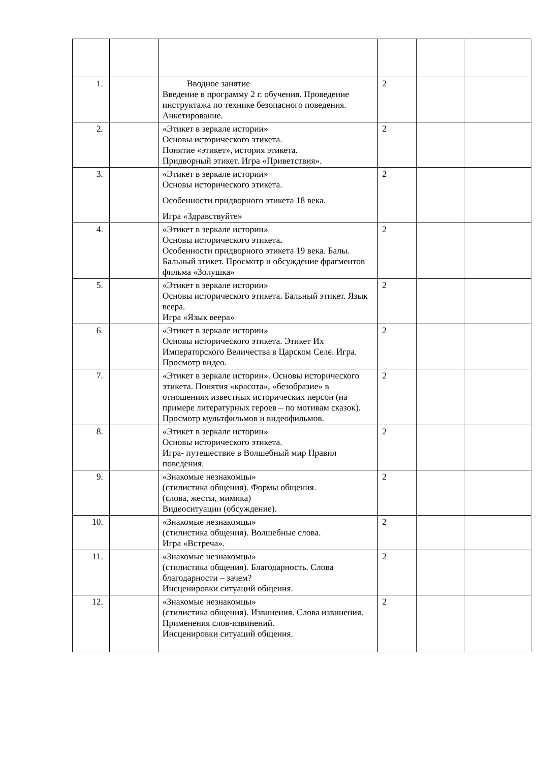| 1. | | Вводное занятие Введение в программу 2 г. обучения. Проведение инструктажа по технике безопасного поведения. Анкетирование. | 2 | | |
| 2. | | «Этикет в зеркале истории» Основы исторического этикета. Понятие «этикет», история этикета. Придворный этикет. Игра «Приветствия». | 2 | | |
| 3. | | «Этикет в зеркале истории» Основы исторического этикета. Особенности придворного этикета 18 века. Игра «Здравствуйте» | 2 | | |
| 4. | | «Этикет в зеркале истории» Основы исторического этикета . Особенности придворного этикета 19 века. Балы. Бальный этикет. Просмотр и обсуждение фрагментов фильма «Золушка» | 2 | | |
| 5. | | «Этикет в зеркале истории» Основы исторического этикета. Бальный этикет. Язык веера. Игра «Язык веера» | 2 | | |
| 6. | | «Этикет в зеркале истории» Основы исторического этикета. Этикет Их Императорского Величества в Царском Селе. Игра. Просмотр видео. | 2 | | |
| 7. | | «Этикет в зеркале истории». Основы исторического этикета. Понятия «красота», «безобразие» в отношениях известных исторических персон (на примере литературных героев – по мотивам сказок). Просмотр мультфильмов и видеофильмов. | 2 | | |
| 8. | | «Этикет в зеркале истории» Основы исторического этикета. Игра- путешествие в Волшебный мир Правил поведения. | 2 | | |
| 9. | | «Знакомые незнакомцы» (стилистика общения). Формы общения. (слова, жесты, мимика) Видеоситуации (обсуждение). | 2 | | |
| 10. | | «Знакомые незнакомцы» (стилистика общения). Волшебные слова. Игра «Встреча». | 2 | | |
| 11. | | «Знакомые незнакомцы» (стилистика общения). Благодарность. Слова благодарности – зачем? Инсценировки ситуаций общения. | 2 | | |
| 12. | | «Знакомые незнакомцы» (стилистика общения). Извинения. Слова извинения. Применения слов-извинений. Инсценировки ситуаций общения. | 2 | | |